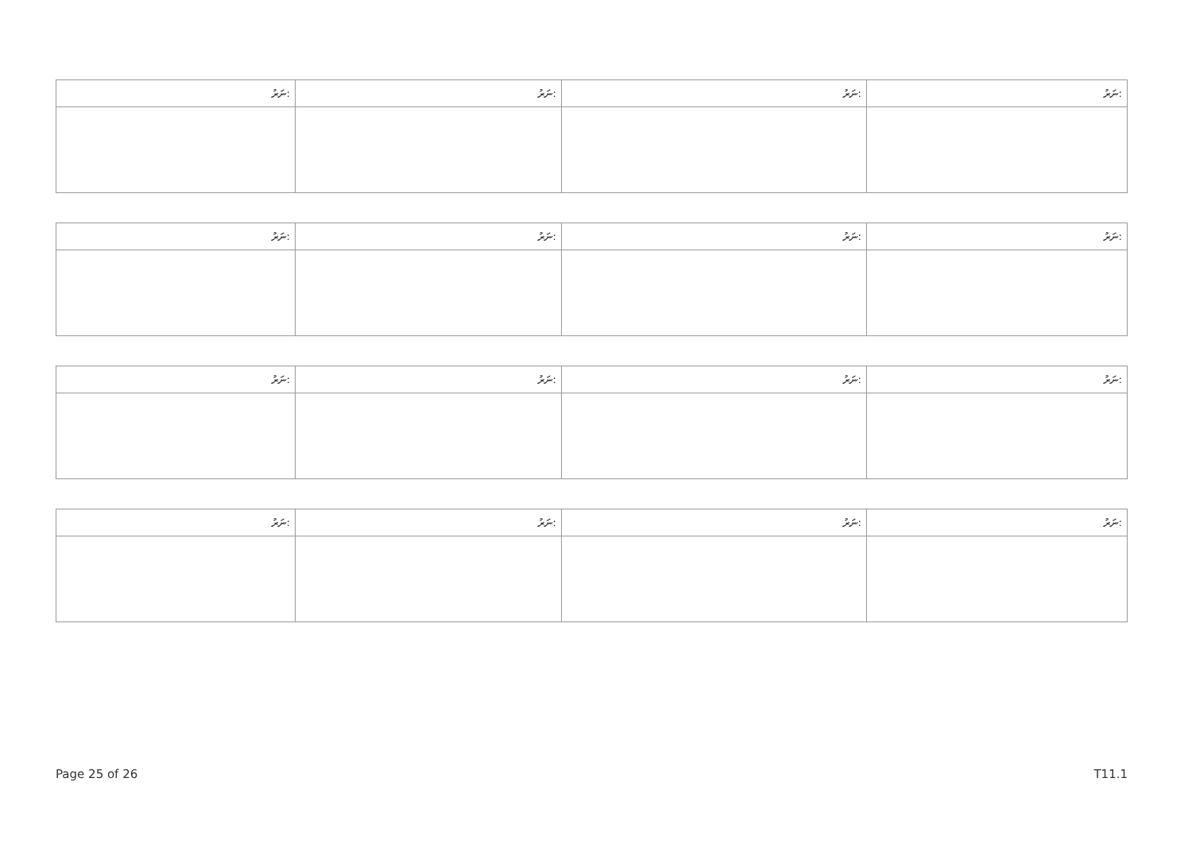| ނަރު: | ނަރު: | ނަރު: | ނަރު: |
| ނަރު: | ނަރު: | ނަރު: | ނަރު: |
| ނަރު: | ނަރު: | ނަރު: | ނަރު: |
| ނަރު: | ނަރު: | ނަރު: | ނަރު: |
Page 25 of 26 T11.1